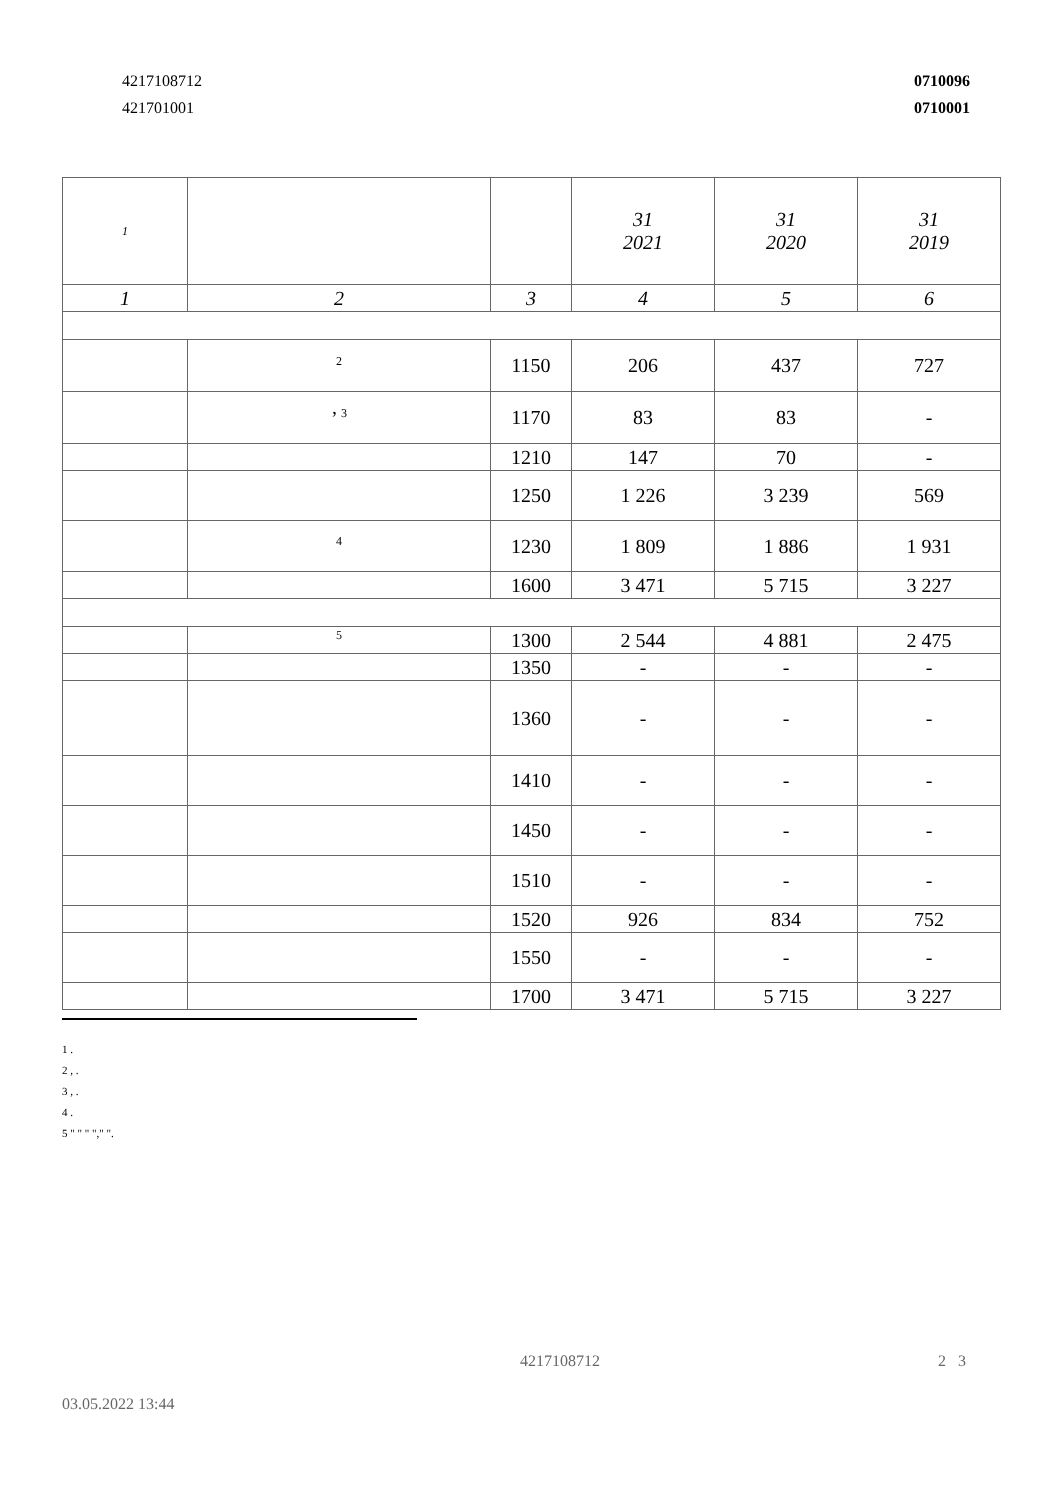4217108712 0710096
421701001 0710001
| 1 | | | 31 2021 | 31 2020 | 31 2019 |
| --- | --- | --- | --- | --- | --- |
| 1 | 2 | 3 | 4 | 5 | 6 |
| | <sup>2</sup> | 1150 | 206 | 437 | 727 |
| | ’ <sup>3</sup> | 1170 | 83 | 83 | - |
| | | 1210 | 147 | 70 | - |
| | | 1250 | 1 226 | 3 239 | 569 |
| | <sup>4</sup> | 1230 | 1 809 | 1 886 | 1 931 |
| | | 1600 | 3 471 | 5 715 | 3 227 |
| | <sup>5</sup> | 1300 | 2 544 | 4 881 | 2 475 |
| | | 1350 | - | - | - |
| | | 1360 | - | - | - |
| | | 1410 | - | - | - |
| | | 1450 | - | - | - |
| | | 1510 | - | - | - |
| | | 1520 | 926 | 834 | 752 |
| | | 1550 | - | - | - |
| | | 1700 | 3 471 | 5 715 | 3 227 |
1 .
2 , .
3 , .
4 .
5 " " " "," ".
4217108712 2 3
03.05.2022 13:44